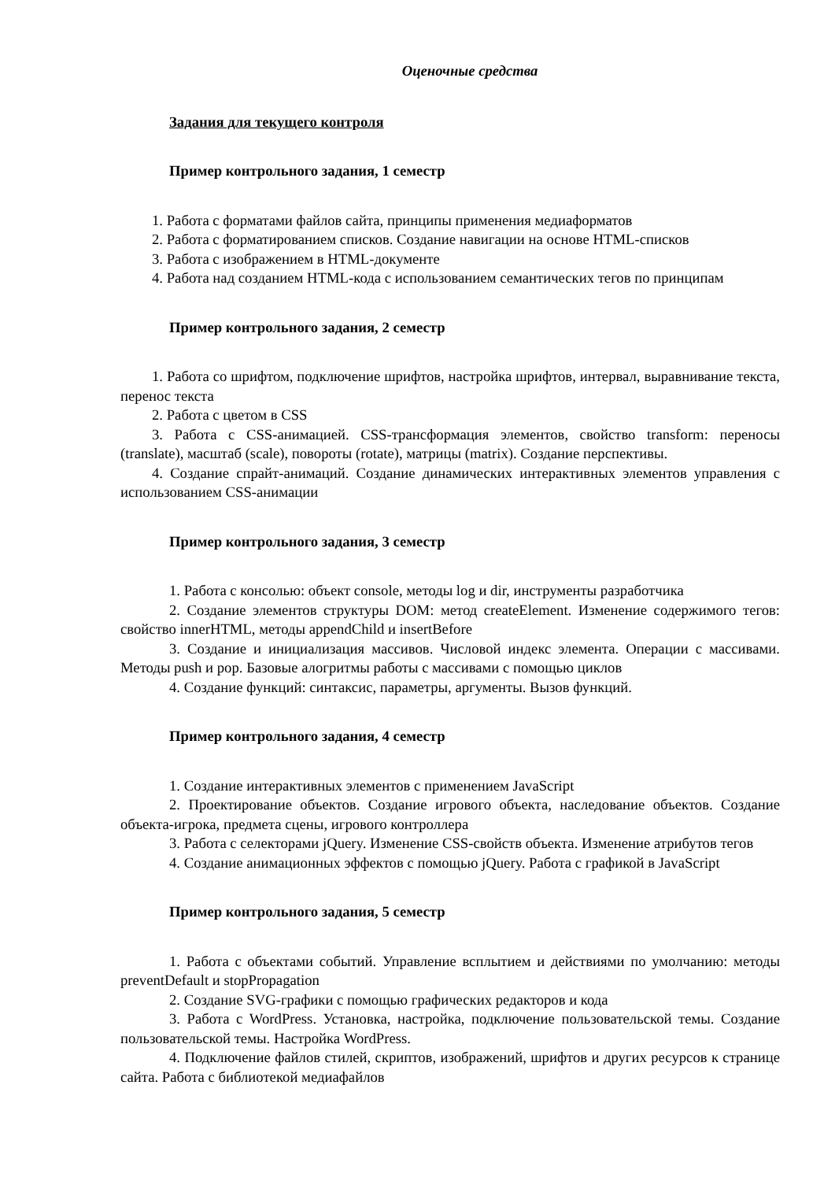Оценочные средства
Задания для текущего контроля
Пример контрольного задания, 1 семестр
1. Работа с форматами файлов сайта, принципы применения медиаформатов
2. Работа с форматированием списков. Создание навигации на основе HTML-списков
3. Работа с изображением в HTML-документе
4. Работа над созданием HTML-кода с использованием семантических тегов по принципам
Пример контрольного задания, 2 семестр
1. Работа со шрифтом, подключение шрифтов, настройка шрифтов, интервал, выравнивание текста, перенос текста
2. Работа с цветом в CSS
3. Работа с CSS-анимацией. CSS-трансформация элементов, свойство transform: переносы (translate), масштаб (scale), повороты (rotate), матрицы (matrix). Создание перспективы.
4. Создание спрайт-анимаций. Создание динамических интерактивных элементов управления с использованием CSS-анимации
Пример контрольного задания, 3 семестр
1. Работа с консолью: объект console, методы log и dir, инструменты разработчика
2. Создание элементов структуры DOM: метод createElement. Изменение содержимого тегов: свойство innerHTML, методы appendChild и insertBefore
3. Создание и инициализация массивов. Числовой индекс элемента. Операции с массивами. Методы push и pop. Базовые алогритмы работы с массивами с помощью циклов
4. Создание функций: синтаксис, параметры, аргументы. Вызов функций.
Пример контрольного задания, 4 семестр
1. Создание интерактивных элементов с применением JavaScript
2. Проектирование объектов. Создание игрового объекта, наследование объектов. Создание объекта-игрока, предмета сцены, игрового контроллера
3. Работа с селекторами jQuery. Изменение CSS-свойств объекта. Изменение атрибутов тегов
4. Создание анимационных эффектов с помощью jQuery. Работа с графикой в JavaScript
Пример контрольного задания, 5 семестр
1. Работа с объектами событий. Управление всплытием и действиями по умолчанию: методы preventDefault и stopPropagation
2. Создание SVG-графики с помощью графических редакторов и кода
3. Работа с WordPress. Установка, настройка, подключение пользовательской темы. Создание пользовательской темы. Настройка WordPress.
4. Подключение файлов стилей, скриптов, изображений, шрифтов и других ресурсов к странице сайта. Работа с библиотекой медиафайлов